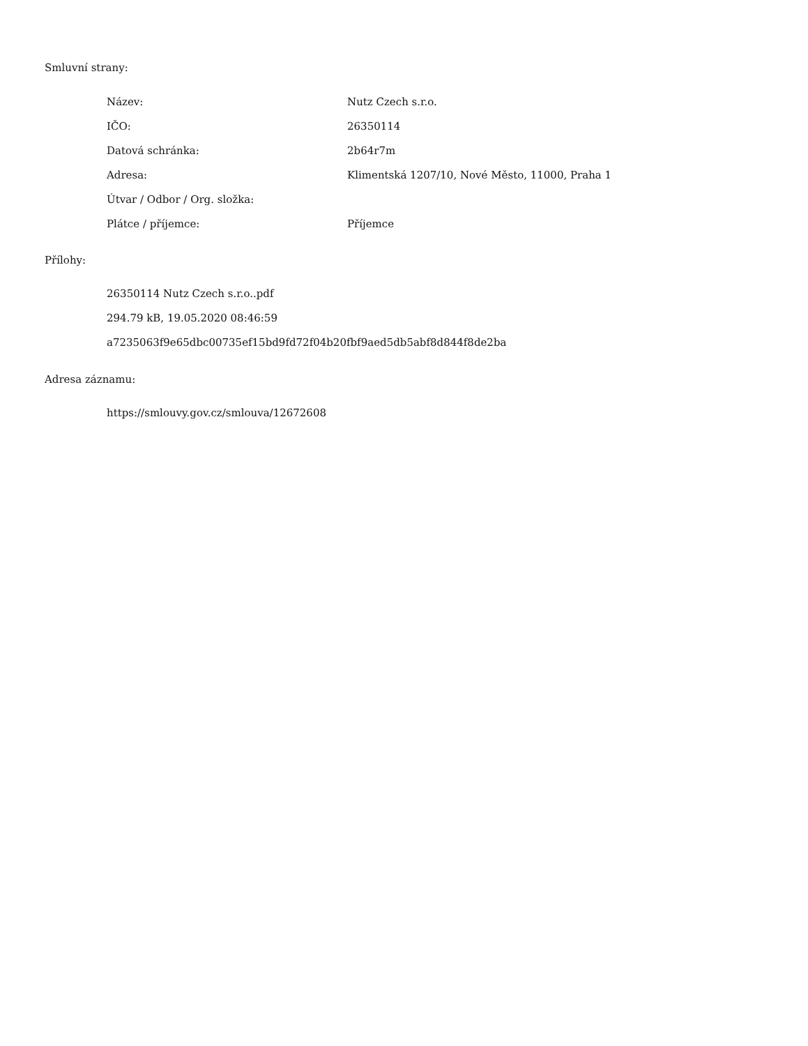Smluvní strany:
| Název: | Nutz Czech s.r.o. |
| IČO: | 26350114 |
| Datová schránka: | 2b64r7m |
| Adresa: | Klimentská 1207/10, Nové Město, 11000, Praha 1 |
| Útvar / Odbor / Org. složka: | |
| Plátce / příjemce: | Příjemce |
Přílohy:
26350114 Nutz Czech s.r.o..pdf
294.79 kB, 19.05.2020 08:46:59
a7235063f9e65dbc00735ef15bd9fd72f04b20fbf9aed5db5abf8d844f8de2ba
Adresa záznamu:
https://smlouvy.gov.cz/smlouva/12672608